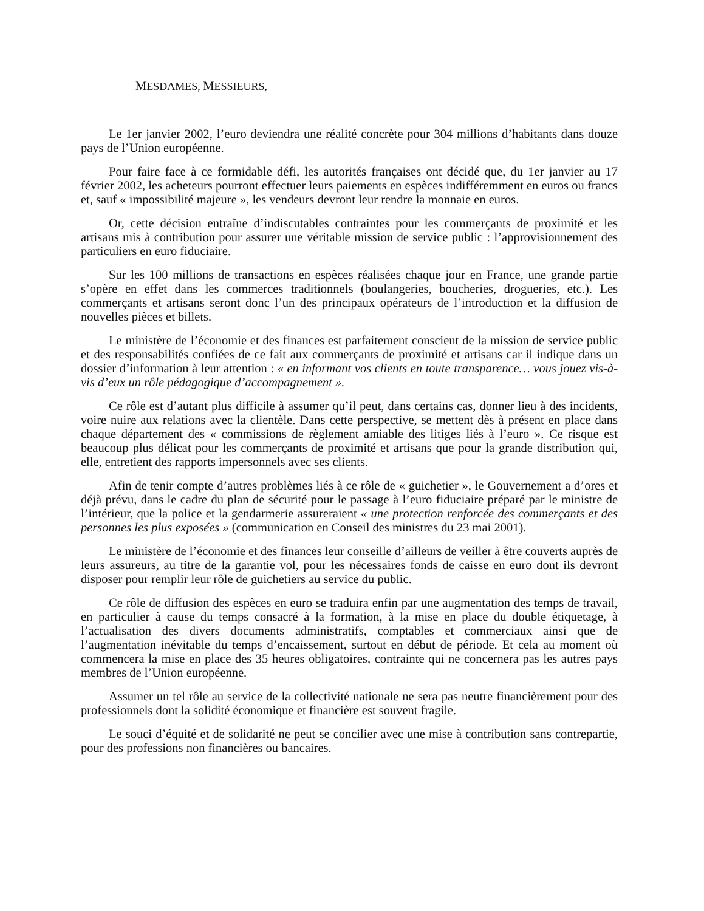MESDAMES, MESSIEURS,
Le 1er janvier 2002, l’euro deviendra une réalité concrète pour 304 millions d’habitants dans douze pays de l’Union européenne.
Pour faire face à ce formidable défi, les autorités françaises ont décidé que, du 1er janvier au 17 février 2002, les acheteurs pourront effectuer leurs paiements en espèces indifféremment en euros ou francs et, sauf « impossibilité majeure », les vendeurs devront leur rendre la monnaie en euros.
Or, cette décision entraîne d’indiscutables contraintes pour les commerçants de proximité et les artisans mis à contribution pour assurer une véritable mission de service public : l’approvisionnement des particuliers en euro fiduciaire.
Sur les 100 millions de transactions en espèces réalisées chaque jour en France, une grande partie s’opère en effet dans les commerces traditionnels (boulangeries, boucheries, drogueries, etc.). Les commerçants et artisans seront donc l’un des principaux opérateurs de l’introduction et la diffusion de nouvelles pièces et billets.
Le ministère de l’économie et des finances est parfaitement conscient de la mission de service public et des responsabilités confiées de ce fait aux commerçants de proximité et artisans car il indique dans un dossier d’information à leur attention : « en informant vos clients en toute transparence… vous jouez vis-à-vis d’eux un rôle pédagogique d’accompagnement ».
Ce rôle est d’autant plus difficile à assumer qu’il peut, dans certains cas, donner lieu à des incidents, voire nuire aux relations avec la clientèle. Dans cette perspective, se mettent dès à présent en place dans chaque département des « commissions de règlement amiable des litiges liés à l’euro ». Ce risque est beaucoup plus délicat pour les commerçants de proximité et artisans que pour la grande distribution qui, elle, entretient des rapports impersonnels avec ses clients.
Afin de tenir compte d’autres problèmes liés à ce rôle de « guichetier », le Gouvernement a d’ores et déjà prévu, dans le cadre du plan de sécurité pour le passage à l’euro fiduciaire préparé par le ministre de l’intérieur, que la police et la gendarmerie assureraient « une protection renforcée des commerçants et des personnes les plus exposées » (communication en Conseil des ministres du 23 mai 2001).
Le ministère de l’économie et des finances leur conseille d’ailleurs de veiller à être couverts auprès de leurs assureurs, au titre de la garantie vol, pour les nécessaires fonds de caisse en euro dont ils devront disposer pour remplir leur rôle de guichetiers au service du public.
Ce rôle de diffusion des espèces en euro se traduira enfin par une augmentation des temps de travail, en particulier à cause du temps consacré à la formation, à la mise en place du double étiquetage, à l’actualisation des divers documents administratifs, comptables et commerciaux ainsi que de l’augmentation inévitable du temps d’encaissement, surtout en début de période. Et cela au moment où commencera la mise en place des 35 heures obligatoires, contrainte qui ne concernera pas les autres pays membres de l’Union européenne.
Assumer un tel rôle au service de la collectivité nationale ne sera pas neutre financièrement pour des professionnels dont la solidité économique et financière est souvent fragile.
Le souci d’équité et de solidarité ne peut se concilier avec une mise à contribution sans contrepartie, pour des professions non financières ou bancaires.